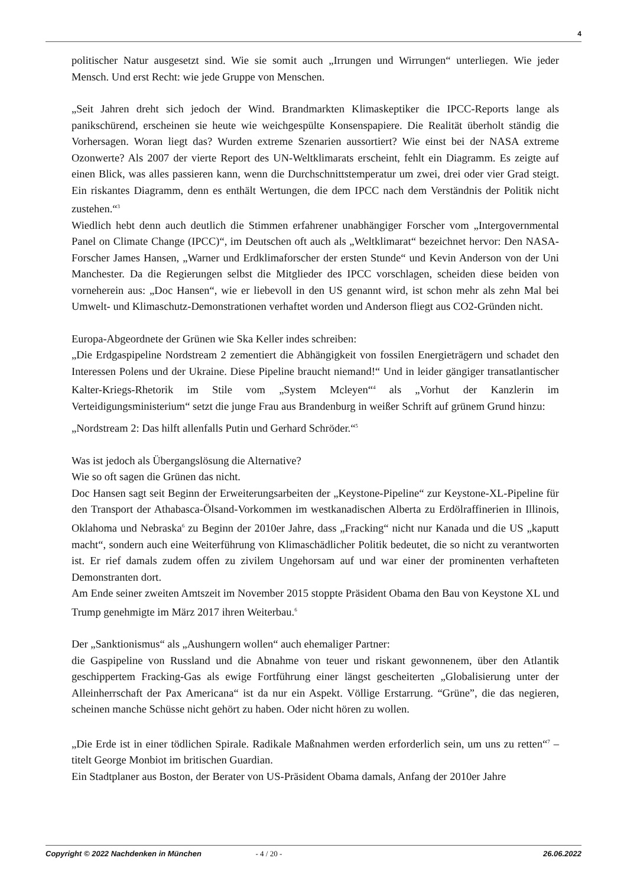4
politischer Natur ausgesetzt sind. Wie sie somit auch „Irrungen und Wirrungen“ unterliegen. Wie jeder Mensch. Und erst Recht: wie jede Gruppe von Menschen.
„Seit Jahren dreht sich jedoch der Wind. Brandmarkten Klimaskeptiker die IPCC-Reports lange als panikschürend, erscheinen sie heute wie weichgespülte Konsenspapiere. Die Realität überholt ständig die Vorhersagen. Woran liegt das? Wurden extreme Szenarien aussortiert? Wie einst bei der NASA extreme Ozonwerte? Als 2007 der vierte Report des UN-Weltklimarats erscheint, fehlt ein Diagramm. Es zeigte auf einen Blick, was alles passieren kann, wenn die Durchschnittstemperatur um zwei, drei oder vier Grad steigt. Ein riskantes Diagramm, denn es enthält Wertungen, die dem IPCC nach dem Verständnis der Politik nicht zustehen.“<sup>3</sup>
Wiedlich hebt denn auch deutlich die Stimmen erfahrener unabhängiger Forscher vom „Intergovernmental Panel on Climate Change (IPCC)“, im Deutschen oft auch als „Weltklimarat“ bezeichnet hervor: Den NASA-Forscher James Hansen, „Warner und Erdklimaforscher der ersten Stunde“ und Kevin Anderson von der Uni Manchester. Da die Regierungen selbst die Mitglieder des IPCC vorschlagen, scheiden diese beiden von vorneherein aus: „Doc Hansen“, wie er liebevoll in den US genannt wird, ist schon mehr als zehn Mal bei Umwelt- und Klimaschutz-Demonstrationen verhaftet worden und Anderson fliegt aus CO2-Gründen nicht.
Europa-Abgeordnete der Grünen wie Ska Keller indes schreiben:
„Die Erdgaspipeline Nordstream 2 zementiert die Abhängigkeit von fossilen Energieträgern und schadet den Interessen Polens und der Ukraine. Diese Pipeline braucht niemand!“ Und in leider gängiger transatlantischer Kalter-Kriegs-Rhetorik im Stile vom „System Mcleyen“<sup>4</sup> als „Vorhut der Kanzlerin im Verteidigungsministerium“ setzt die junge Frau aus Brandenburg in weißer Schrift auf grünem Grund hinzu:
„Nordstream 2: Das hilft allenfalls Putin und Gerhard Schröder.“<sup>5</sup>
Was ist jedoch als Übergangslösung die Alternative?
Wie so oft sagen die Grünen das nicht.
Doc Hansen sagt seit Beginn der Erweiterungsarbeiten der „Keystone-Pipeline“ zur Keystone-XL-Pipeline für den Transport der Athabasca-Ölsand-Vorkommen im westkanadischen Alberta zu Erdölraffinerien in Illinois, Oklahoma und Nebraska<sup>6</sup> zu Beginn der 2010er Jahre, dass „Fracking“ nicht nur Kanada und die US „kaputt macht“, sondern auch eine Weiterführung von Klimaschädlicher Politik bedeutet, die so nicht zu verantworten ist. Er rief damals zudem offen zu zivilem Ungehorsam auf und war einer der prominenten verhafteten Demonstranten dort.
Am Ende seiner zweiten Amtszeit im November 2015 stoppte Präsident Obama den Bau von Keystone XL und Trump genehmigte im März 2017 ihren Weiterbau.<sup>6</sup>
Der „Sanktionismus“ als „Aushungern wollen“ auch ehemaliger Partner:
die Gaspipeline von Russland und die Abnahme von teuer und riskant gewonnenem, über den Atlantik geschippertem Fracking-Gas als ewige Fortführung einer längst gescheiterten „Globalisierung unter der Alleinherrschaft der Pax Americana“ ist da nur ein Aspekt. Völlige Erstarrung. “Grüne”, die das negieren, scheinen manche Schüsse nicht gehört zu haben. Oder nicht hören zu wollen.
„Die Erde ist in einer tödlichen Spirale. Radikale Maßnahmen werden erforderlich sein, um uns zu retten“<sup>7</sup> – titelt George Monbiot im britischen Guardian.
Ein Stadtplaner aus Boston, der Berater von US-Präsident Obama damals, Anfang der 2010er Jahre
Copyright © 2022 Nachdenken in München - 4 / 20 - 26.06.2022